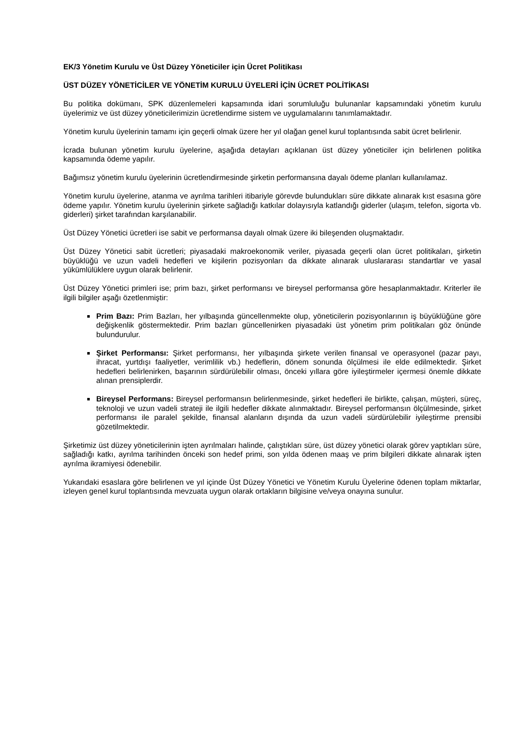EK/3 Yönetim Kurulu ve Üst Düzey Yöneticiler için Ücret Politikası
ÜST DÜZEY YÖNETİCİLER VE YÖNETİM KURULU ÜYELERİ İÇİN ÜCRET POLİTİKASI
Bu politika dokümanı, SPK düzenlemeleri kapsamında idari sorumluluğu bulunanlar kapsamındaki yönetim kurulu üyelerimiz ve üst düzey yöneticilerimizin ücretlendirme sistem ve uygulamalarını tanımlamaktadır.
Yönetim kurulu üyelerinin tamamı için geçerli olmak üzere her yıl olağan genel kurul toplantısında sabit ücret belirlenir.
İcrada bulunan yönetim kurulu üyelerine, aşağıda detayları açıklanan üst düzey yöneticiler için belirlenen politika kapsamında ödeme yapılır.
Bağımsız yönetim kurulu üyelerinin ücretlendirmesinde şirketin performansına dayalı ödeme planları kullanılamaz.
Yönetim kurulu üyelerine, atanma ve ayrılma tarihleri itibariyle görevde bulundukları süre dikkate alınarak kıst esasına göre ödeme yapılır. Yönetim kurulu üyelerinin şirkete sağladığı katkılar dolayısıyla katlandığı giderler (ulaşım, telefon, sigorta vb. giderleri) şirket tarafından karşılanabilir.
Üst Düzey Yönetici ücretleri ise sabit ve performansa dayalı olmak üzere iki bileşenden oluşmaktadır.
Üst Düzey Yönetici sabit ücretleri; piyasadaki makroekonomik veriler, piyasada geçerli olan ücret politikaları, şirketin büyüklüğü ve uzun vadeli hedefleri ve kişilerin pozisyonları da dikkate alınarak uluslararası standartlar ve yasal yükümlülüklere uygun olarak belirlenir.
Üst Düzey Yönetici primleri ise; prim bazı, şirket performansı ve bireysel performansa göre hesaplanmaktadır. Kriterler ile ilgili bilgiler aşağı özetlenmiştir:
Prim Bazı: Prim Bazları, her yılbaşında güncellenmekte olup, yöneticilerin pozisyonlarının iş büyüklüğüne göre değişkenlik göstermektedir. Prim bazları güncellenirken piyasadaki üst yönetim prim politikaları göz önünde bulundurulur.
Şirket Performansı: Şirket performansı, her yılbaşında şirkete verilen finansal ve operasyonel (pazar payı, ihracat, yurtdışı faaliyetler, verimlilik vb.) hedeflerin, dönem sonunda ölçülmesi ile elde edilmektedir. Şirket hedefleri belirlenirken, başarının sürdürülebilir olması, önceki yıllara göre iyileştirmeler içermesi önemle dikkate alınan prensiplerdir.
Bireysel Performans: Bireysel performansın belirlenmesinde, şirket hedefleri ile birlikte, çalışan, müşteri, süreç, teknoloji ve uzun vadeli strateji ile ilgili hedefler dikkate alınmaktadır. Bireysel performansın ölçülmesinde, şirket performansı ile paralel şekilde, finansal alanların dışında da uzun vadeli sürdürülebilir iyileştirme prensibi gözetilmektedir.
Şirketimiz üst düzey yöneticilerinin işten ayrılmaları halinde, çalıştıkları süre, üst düzey yönetici olarak görev yaptıkları süre, sağladığı katkı, ayrılma tarihinden önceki son hedef primi, son yılda ödenen maaş ve prim bilgileri dikkate alınarak işten ayrılma ikramiyesi ödenebilir.
Yukarıdaki esaslara göre belirlenen ve yıl içinde Üst Düzey Yönetici ve Yönetim Kurulu Üyelerine ödenen toplam miktarlar, izleyen genel kurul toplantısında mevzuata uygun olarak ortakların bilgisine ve/veya onayına sunulur.